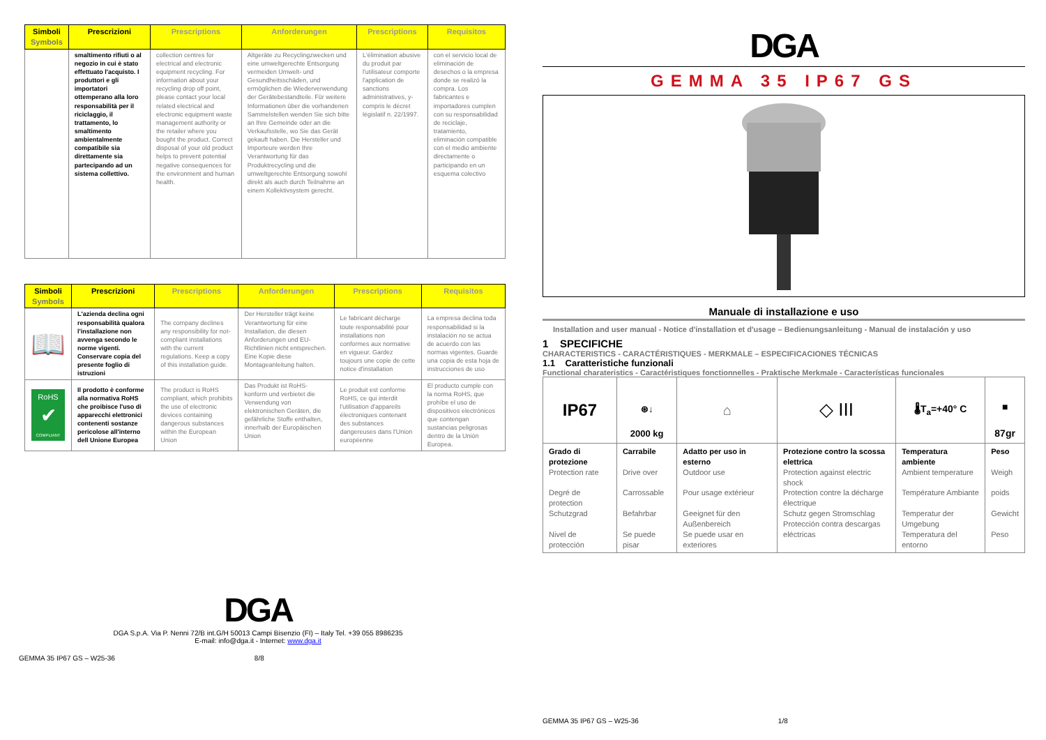| Simboli Symbols | Prescrizioni | Prescriptions | Anforderungen | Prescriptions | Requisitos |
| --- | --- | --- | --- | --- | --- |
| | smaltimento rifiuti o al negozio in cui è stato effettuato l'acquisto. I produttori e gli importatori ottemperano alla loro responsabilità per il riciclaggio, il trattamento, lo smaltimento ambientalmente compatibile sia direttamente sia partecipando ad un sistema collettivo. | collection centres for electrical and electronic equipment recycling. For information about your recycling drop off point, please contact your local related electrical and electronic equipment waste management authority or the retailer where you bought the product. Correct disposal of your old product helps to prevent potential negative consequences for the environment and human health. | Altgeräte zu Recyclingzwecken und eine umweltgerechte Entsorgung vermeiden Umwelt- und Gesundheitsschäden, und ermöglichen die Wiederverwendung der Gerätebestandteile. Für weitere Informationen über die vorhandenen Sammelstellen wenden Sie sich bitte an Ihre Gemeinde oder an die Verkaufsstelle, wo Sie das Gerät gekauft haben. Die Hersteller und Importeure werden Ihre Verantwortung für das Produktrecycling und die umweltgerechte Entsorgung sowohl direkt als auch durch Teilnahme an einem Kollektivsystem gerecht. | L'élimination abusive du produit par l'utilisateur comporte l'application de sanctions administratives, y-compris le décret législatif n. 22/1997. | con el servicio local de eliminación de desechos o la empresa donde se realizó la compra. Los fabricantes e importadores cumplen con su responsabilidad de reciclaje, tratamiento, eliminación compatible con el medio ambiente directamente o participando en un esquema colectivo |
| Simboli Symbols | Prescrizioni | Prescriptions | Anforderungen | Prescriptions | Requisitos |
| --- | --- | --- | --- | --- | --- |
| 📖 | L'azienda declina ogni responsabilità qualora l'installazione non avvenga secondo le norme vigenti. Conservare copia del presente foglio di istruzioni | The company declines any responsibility for not-compliant installations with the current regulations. Keep a copy of this installation guide. | Der Hersteller trägt keine Verantwortung für eine Installation, die diesen Anforderungen und EU-Richtlinien nicht entsprechen. Eine Kopie diese Montageanleitung halten. | Le fabricant décharge toute responsabilité pour installations non conformes aux normative en vigueur. Gardez toujours une copie de cette notice d'installation | La empresa declina toda responsabilidad si la instalación no se actua de acuerdo con las normas vigentes. Guarde una copia de esta hoja de instrucciones de uso |
| RoHS ✔ COMPLIANT | Il prodotto è conforme alla normativa RoHS che proibisce l'uso di apparecchi elettronici contenenti sostanze pericolose all'interno dell Unione Europea | The product is RoHS compliant, which prohibits the use of electronic devices containing dangerous substances within the European Union | Das Produkt ist RoHS-konform und verbietet die Verwendung von elektronischen Geräten, die gefährliche Stoffe enthalten, innerhalb der Europäischen Union | Le produit est conforme RoHS, ce qui interdit l'utilisation d'appareils électroniques contenant des substances dangereuses dans l'Union européenne | El producto cumple con la norma RoHS, que prohíbe el uso de dispositivos electrónicos que contengan sustancias peligrosas dentro de la Unión Europea. |
DGA
DGA S.p.A. Via P. Nenni 72/B int.G/H 50013 Campi Bisenzio (FI) – Italy Tel. +39 055 8986235
E-mail: info@dga.it - Internet: www.dga.it
GEMMA 35 IP67 GS – W25-36 8/8
DGA
GEMMA 35 IP67 GS
Manuale di installazione e uso
Installation and user manual - Notice d'installation et d'usage – Bedienungsanleitung - Manual de instalación y uso
1 SPECIFICHE
CHARACTERISTICS - CARACTÉRISTIQUES - MERKMALE – ESPECIFICACIONES TÉCNICAS
1.1 Caratteristiche funzionali
Functional charateristics - Caractéristiques fonctionnelles - Praktische Merkmale - Características funcionales
| IP67 | ⊛↓ 2000 kg | ⌂ | ◇ III | 🌡T<sub>a</sub>=+40° C | ■ 87gr |
| Grado di protezione Protection rate Degré de protection Schutzgrad Nivel de protección | Carrabile Drive over Carrossable Befahrbar Se puede pisar | Adatto per uso in esterno Outdoor use Pour usage extérieur Geeignet für den Außenbereich Se puede usar en exteriores | Protezione contro la scossa elettrica Protection against electric shock Protection contre la décharge électrique Schutz gegen Stromschlag Protección contra descargas eléctricas | Temperatura ambiente Ambient temperature Température Ambiante Temperatur der Umgebung Temperatura del entorno | Peso Weigh poids Gewicht Peso |
GEMMA 35 IP67 GS – W25-36 1/8